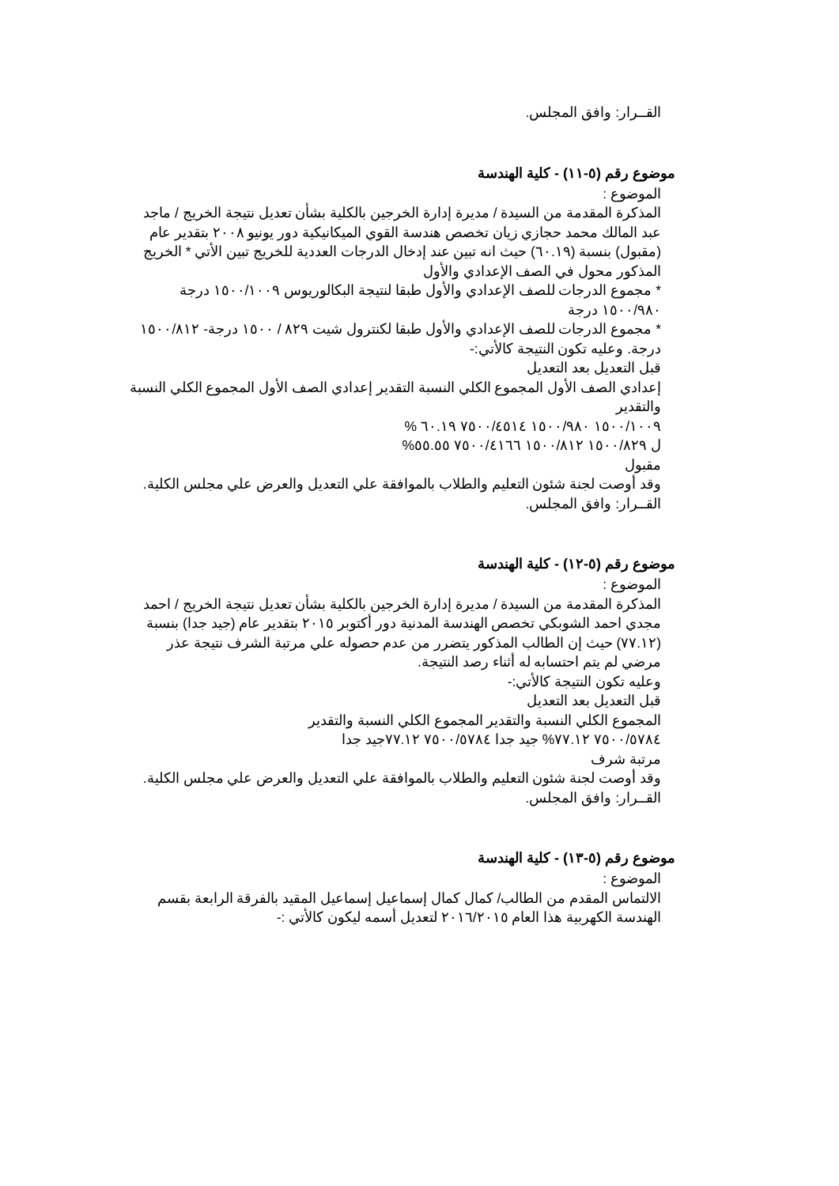القــرار: وافق المجلس.
موضوع رقم (٥-١١) - كلية الهندسة
الموضوع :
المذكرة المقدمة من السيدة / مديرة إدارة الخرجين بالكلية بشأن تعديل نتيجة الخريج / ماجد عبد المالك محمد حجازي زيان تخصص هندسة القوي الميكانيكية دور يونيو ٢٠٠٨ بتقدير عام (مقبول) بنسبة (٦٠.١٩) حيث انه تبين عند إدخال الدرجات العددية للخريج تبين الأتي * الخريج المذكور محول في الصف الإعدادي والأول
* مجموع الدرجات للصف الإعدادي والأول طبقا لنتيجة البكالوريوس ١٥٠٠/١٠٠٩ درجة ١٥٠٠/٩٨٠ درجة
* مجموع الدرجات للصف الإعدادي والأول طبقا لكنترول شيت ٨٢٩ / ١٥٠٠ درجة- ١٥٠٠/٨١٢ درجة. وعليه تكون النتيجة كالأتي:-
قبل التعديل بعد التعديل
إعدادي الصف الأول المجموع الكلي النسبة التقدير إعدادي الصف الأول المجموع الكلي النسبة والتقدير
١٥٠٠/١٠٠٩ ١٥٠٠/٩٨٠ ٧٥٠٠/٤٥١٤ ٦٠.١٩ %
ل ١٥٠٠/٨٢٩ ١٥٠٠/٨١٢ ٧٥٠٠/٤١٦٦ ٥٥.٥٥%
مقبول
وقد أوصت لجنة شئون التعليم والطلاب بالموافقة علي التعديل والعرض علي مجلس الكلية.
القــرار: وافق المجلس.
موضوع رقم (٥-١٢) - كلية الهندسة
الموضوع :
المذكرة المقدمة من السيدة / مديرة إدارة الخرجين بالكلية بشأن تعديل نتيجة الخريج / احمد مجدي احمد الشوبكي تخصص الهندسة المدنية دور أكتوبر ٢٠١٥ بتقدير عام (جيد جدا) بنسبة (٧٧.١٢) حيث إن الطالب المذكور يتضرر من عدم حصوله علي مرتبة الشرف نتيجة عذر مرضي لم يتم احتسابه له أثناء رصد النتيجة.
وعليه تكون النتيجة كالأتي:-
قبل التعديل بعد التعديل
المجموع الكلي النسبة والتقدير المجموع الكلي النسبة والتقدير
٧٥٠٠/٥٧٨٤ ٧٧.١٢% جيد جدا ٧٥٠٠/٥٧٨٤ ٧٧.١٢جيد جدا
مرتبة شرف
وقد أوصت لجنة شئون التعليم والطلاب بالموافقة علي التعديل والعرض علي مجلس الكلية.
القــرار: وافق المجلس.
موضوع رقم (٥-١٣) - كلية الهندسة
الموضوع :
الالتماس المقدم من الطالب/ كمال كمال إسماعيل إسماعيل المقيد بالفرقة الرابعة بقسم الهندسة الكهربية هذا العام ٢٠١٦/٢٠١٥ لتعديل أسمه ليكون كالأتي :-